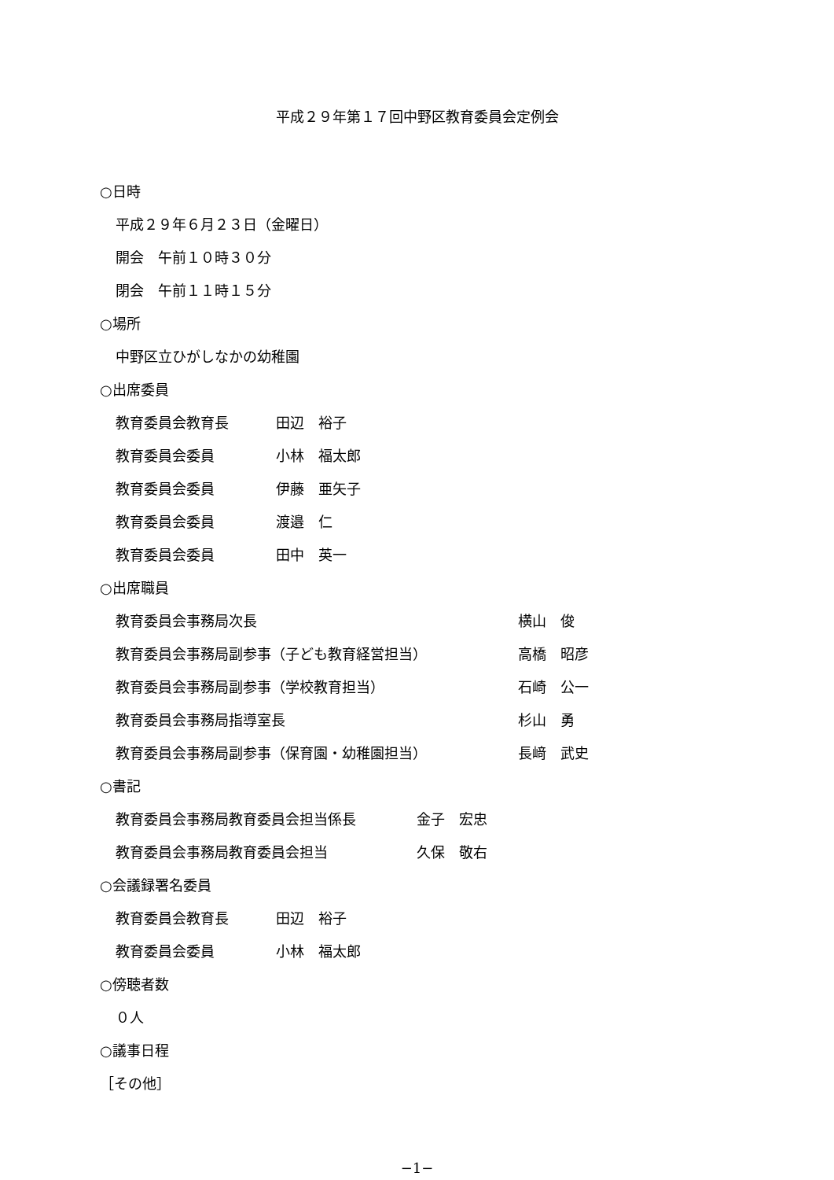平成２９年第１７回中野区教育委員会定例会
○日時
平成２９年６月２３日（金曜日）
開会　午前１０時３０分
閉会　午前１１時１５分
○場所
中野区立ひがしなかの幼稚園
○出席委員
教育委員会教育長 田辺　裕子
教育委員会委員 小林　福太郎
教育委員会委員 伊藤　亜矢子
教育委員会委員 渡邉　仁
教育委員会委員 田中　英一
○出席職員
教育委員会事務局次長 横山　俊
教育委員会事務局副参事（子ども教育経営担当） 高橋　昭彦
教育委員会事務局副参事（学校教育担当） 石崎　公一
教育委員会事務局指導室長 杉山　勇
教育委員会事務局副参事（保育園・幼稚園担当） 長﨑　武史
○書記
教育委員会事務局教育委員会担当係長 金子　宏忠
教育委員会事務局教育委員会担当 久保　敬右
○会議録署名委員
教育委員会教育長 田辺　裕子
教育委員会委員 小林　福太郎
○傍聴者数
０人
○議事日程
［その他］
−1−